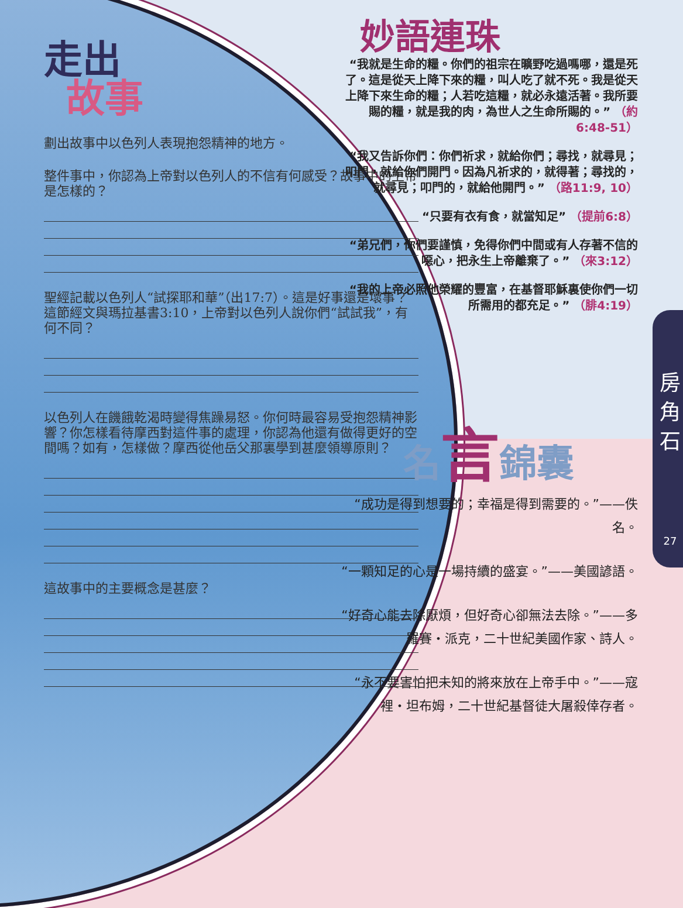走出
故事
劃出故事中以色列人表現抱怨精神的地方。
整件事中，你認為上帝對以色列人的不信有何感受？故事中的上帝是怎樣的？
聖經記載以色列人“試探耶和華”（出17:7）。這是好事還是壞事？這節經文與瑪拉基書3:10，上帝對以色列人說你們“試試我”，有何不同？
以色列人在饑餓乾渴時變得焦躁易怒。你何時最容易受抱怨精神影響？你怎樣看待摩西對這件事的處理，你認為他還有做得更好的空間嗎？如有，怎樣做？摩西從他岳父那裏學到甚麼領導原則？
這故事中的主要概念是甚麼？
妙語連珠
“我就是生命的糧。你們的祖宗在曠野吃過嗎哪，還是死了。這是從天上降下來的糧，叫人吃了就不死。我是從天上降下來生命的糧；人若吃這糧，就必永遠活著。我所要賜的糧，就是我的肉，為世人之生命所賜的。” （約6:48-51）
“我又告訴你們：你們祈求，就給你們；尋找，就尋見；叩門，就給你們開門。因為凡祈求的，就得著；尋找的，就尋見；叩門的，就給他開門。” （路11:9, 10）
“只要有衣有食，就當知足” （提前6:8）
“弟兄們，你們要謹慎，免得你們中間或有人存著不信的噁心，把永生上帝離棄了。” （來3:12）
“我的上帝必照他榮耀的豐富，在基督耶穌裏使你們一切所需用的都充足。” （腓4:19）
名言錦囊
“成功是得到想要的；幸福是得到需要的。”——佚名。
“一顆知足的心是一場持續的盛宴。”——美國諺語。
“好奇心能去除厭煩，但好奇心卻無法去除。”——多羅賽・派克，二十世紀美國作家、詩人。
“永不要害怕把未知的將來放在上帝手中。”——寇裡・坦布姆，二十世紀基督徒大屠殺倖存者。
房
角
石
27